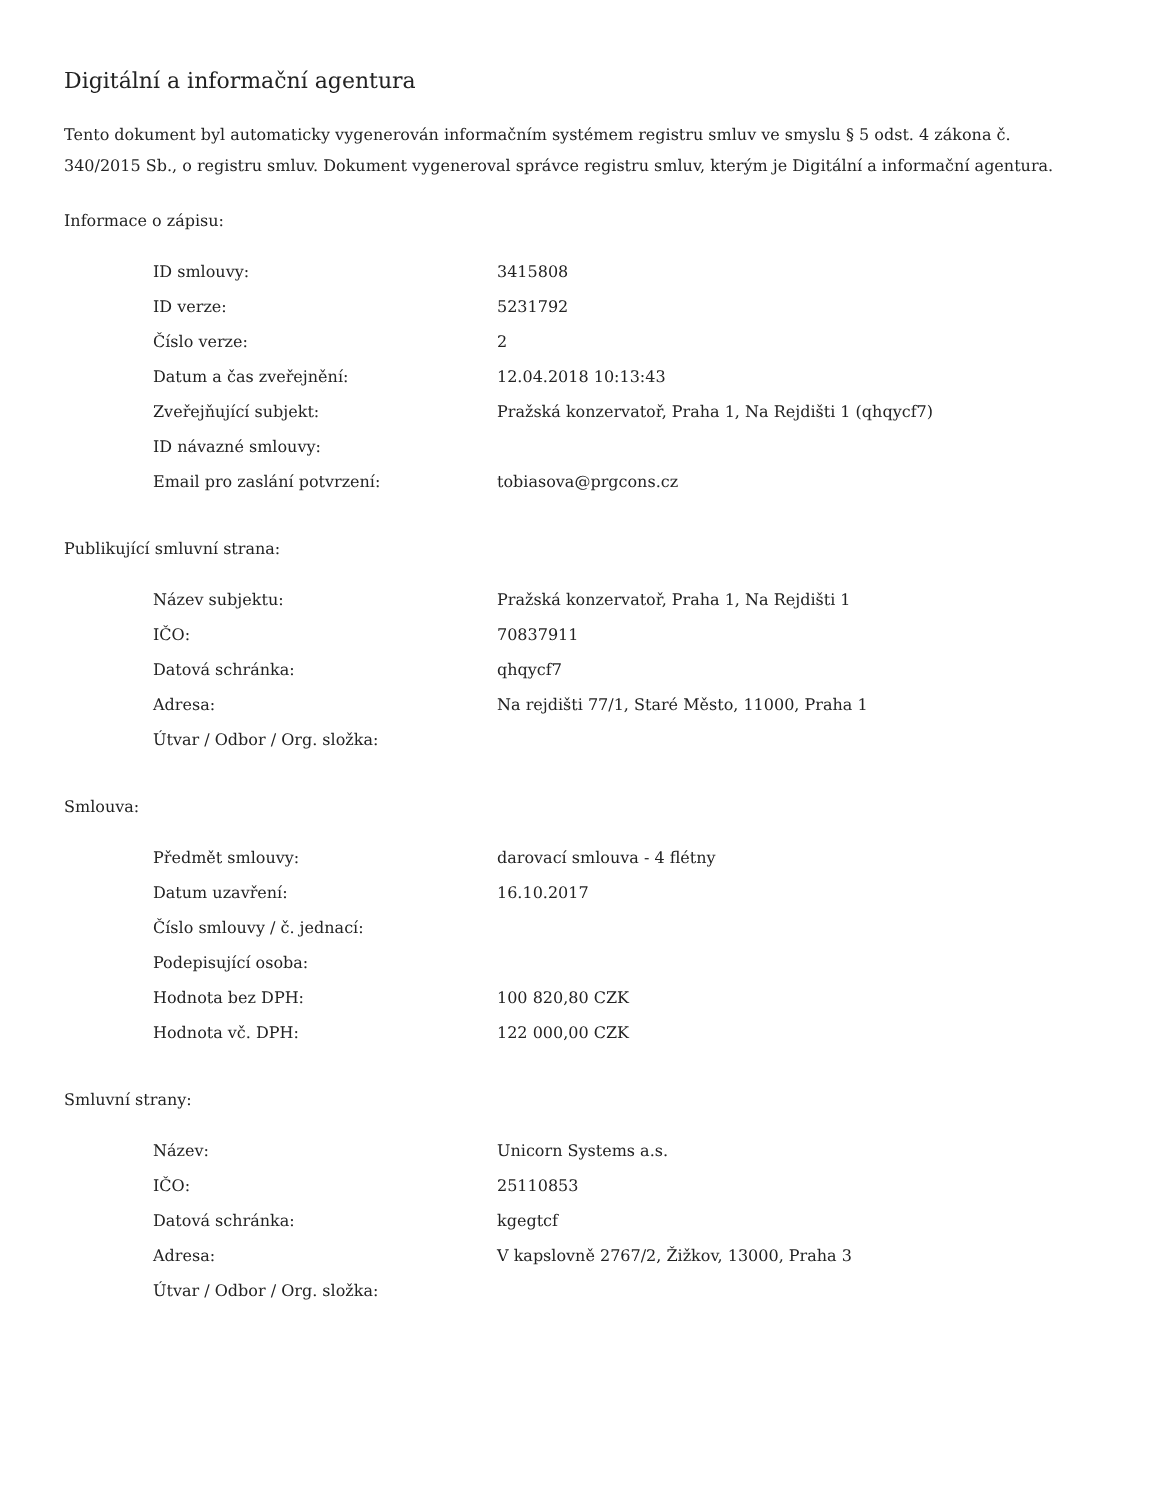Digitální a informační agentura
Tento dokument byl automaticky vygenerován informačním systémem registru smluv ve smyslu § 5 odst. 4 zákona č. 340/2015 Sb., o registru smluv. Dokument vygeneroval správce registru smluv, kterým je Digitální a informační agentura.
Informace o zápisu:
| ID smlouvy: | 3415808 |
| ID verze: | 5231792 |
| Číslo verze: | 2 |
| Datum a čas zveřejnění: | 12.04.2018 10:13:43 |
| Zveřejňující subjekt: | Pražská konzervatoř, Praha 1, Na Rejdišti 1 (qhqycf7) |
| ID návazné smlouvy: | |
| Email pro zaslání potvrzení: | tobiasova@prgcons.cz |
Publikující smluvní strana:
| Název subjektu: | Pražská konzervatoř, Praha 1, Na Rejdišti 1 |
| IČO: | 70837911 |
| Datová schránka: | qhqycf7 |
| Adresa: | Na rejdišti 77/1, Staré Město, 11000, Praha 1 |
| Útvar / Odbor / Org. složka: | |
Smlouva:
| Předmět smlouvy: | darovací smlouva - 4 flétny |
| Datum uzavření: | 16.10.2017 |
| Číslo smlouvy / č. jednací: | |
| Podepisující osoba: | |
| Hodnota bez DPH: | 100 820,80 CZK |
| Hodnota vč. DPH: | 122 000,00 CZK |
Smluvní strany:
| Název: | Unicorn Systems a.s. |
| IČO: | 25110853 |
| Datová schránka: | kgegtcf |
| Adresa: | V kapslovně 2767/2, Žižkov, 13000, Praha 3 |
| Útvar / Odbor / Org. složka: | |